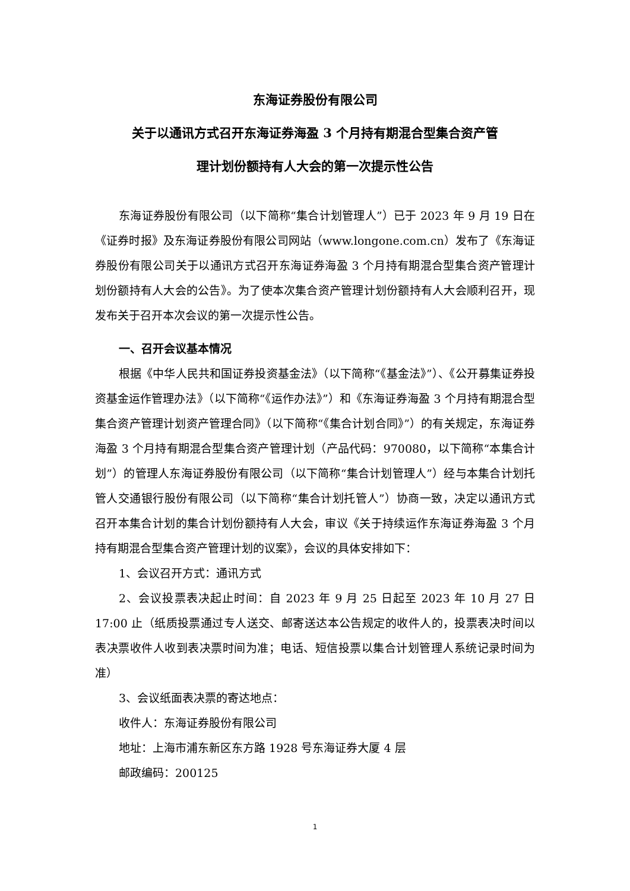东海证券股份有限公司
关于以通讯方式召开东海证券海盈 3 个月持有期混合型集合资产管
理计划份额持有人大会的第一次提示性公告
东海证券股份有限公司（以下简称“集合计划管理人”）已于 2023 年 9 月 19 日在《证券时报》及东海证券股份有限公司网站（www.longone.com.cn）发布了《东海证券股份有限公司关于以通讯方式召开东海证券海盈 3 个月持有期混合型集合资产管理计划份额持有人大会的公告》。为了使本次集合资产管理计划份额持有人大会顺利召开，现发布关于召开本次会议的第一次提示性公告。
一、召开会议基本情况
根据《中华人民共和国证券投资基金法》（以下简称“《基金法》”）、《公开募集证券投资基金运作管理办法》（以下简称“《运作办法》”）和《东海证券海盈 3 个月持有期混合型集合资产管理计划资产管理合同》（以下简称“《集合计划合同》”）的有关规定，东海证券海盈 3 个月持有期混合型集合资产管理计划（产品代码：970080，以下简称“本集合计划”）的管理人东海证券股份有限公司（以下简称“集合计划管理人”）经与本集合计划托管人交通银行股份有限公司（以下简称“集合计划托管人”）协商一致，决定以通讯方式召开本集合计划的集合计划份额持有人大会，审议《关于持续运作东海证券海盈 3 个月持有期混合型集合资产管理计划的议案》，会议的具体安排如下：
1、会议召开方式：通讯方式
2、会议投票表决起止时间：自 2023 年 9 月 25 日起至 2023 年 10 月 27 日 17:00 止（纸质投票通过专人送交、邮寄送达本公告规定的收件人的，投票表决时间以表决票收件人收到表决票时间为准；电话、短信投票以集合计划管理人系统记录时间为准）
3、会议纸面表决票的寄达地点：
收件人：东海证券股份有限公司
地址：上海市浦东新区东方路 1928 号东海证券大厦 4 层
邮政编码：200125
1